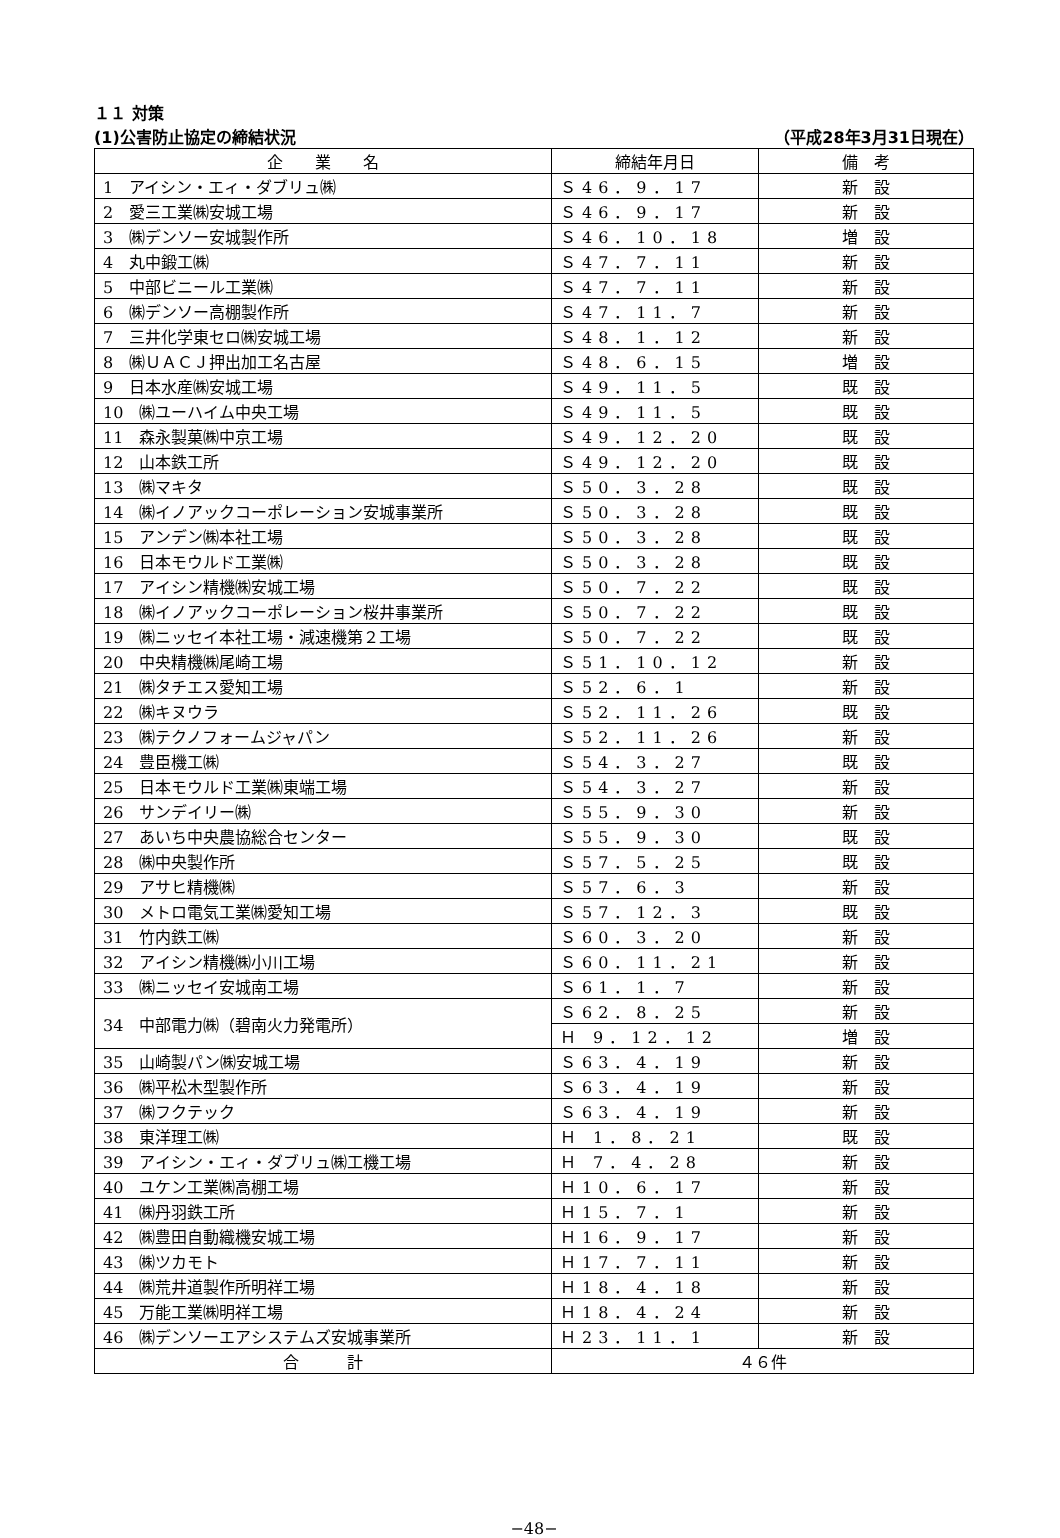１１ 対策
(1)公害防止協定の締結状況 （平成28年3月31日現在）
| 企 業 名 | 締結年月日 | 備 考 |
| --- | --- | --- |
| 1 アイシン・エィ・ダブリュ㈱ | Ｓ46．9．17 | 新 設 |
| 2 愛三工業㈱安城工場 | Ｓ46．9．17 | 新 設 |
| 3 ㈱デンソー安城製作所 | Ｓ46．10．18 | 増 設 |
| 4 丸中鍛工㈱ | Ｓ47．7．11 | 新 設 |
| 5 中部ビニール工業㈱ | Ｓ47．7．11 | 新 設 |
| 6 ㈱デンソー高棚製作所 | Ｓ47．11．7 | 新 設 |
| 7 三井化学東セロ㈱安城工場 | Ｓ48．1．12 | 新 設 |
| 8 ㈱ＵＡＣＪ押出加工名古屋 | Ｓ48．6．15 | 増 設 |
| 9 日本水産㈱安城工場 | Ｓ49．11．5 | 既 設 |
| 10 ㈱ユーハイム中央工場 | Ｓ49．11．5 | 既 設 |
| 11 森永製菓㈱中京工場 | Ｓ49．12．20 | 既 設 |
| 12 山本鉄工所 | Ｓ49．12．20 | 既 設 |
| 13 ㈱マキタ | Ｓ50．3．28 | 既 設 |
| 14 ㈱イノアックコーポレーション安城事業所 | Ｓ50．3．28 | 既 設 |
| 15 アンデン㈱本社工場 | Ｓ50．3．28 | 既 設 |
| 16 日本モウルド工業㈱ | Ｓ50．3．28 | 既 設 |
| 17 アイシン精機㈱安城工場 | Ｓ50．7．22 | 既 設 |
| 18 ㈱イノアックコーポレーション桜井事業所 | Ｓ50．7．22 | 既 設 |
| 19 ㈱ニッセイ本社工場・減速機第２工場 | Ｓ50．7．22 | 既 設 |
| 20 中央精機㈱尾崎工場 | Ｓ51．10．12 | 新 設 |
| 21 ㈱タチエス愛知工場 | Ｓ52．6．1 | 新 設 |
| 22 ㈱キヌウラ | Ｓ52．11．26 | 既 設 |
| 23 ㈱テクノフォームジャパン | Ｓ52．11．26 | 新 設 |
| 24 豊臣機工㈱ | Ｓ54．3．27 | 既 設 |
| 25 日本モウルド工業㈱東端工場 | Ｓ54．3．27 | 新 設 |
| 26 サンデイリー㈱ | Ｓ55．9．30 | 新 設 |
| 27 あいち中央農協総合センター | Ｓ55．9．30 | 既 設 |
| 28 ㈱中央製作所 | Ｓ57．5．25 | 既 設 |
| 29 アサヒ精機㈱ | Ｓ57．6．3 | 新 設 |
| 30 メトロ電気工業㈱愛知工場 | Ｓ57．12．3 | 既 設 |
| 31 竹内鉄工㈱ | Ｓ60．3．20 | 新 設 |
| 32 アイシン精機㈱小川工場 | Ｓ60．11．21 | 新 設 |
| 33 ㈱ニッセイ安城南工場 | Ｓ61．1．7 | 新 設 |
| 34 中部電力㈱（碧南火力発電所） | Ｓ62．8．25 | 新 設 |
| | Ｈ 9．12．12 | 増 設 |
| 35 山崎製パン㈱安城工場 | Ｓ63．4．19 | 新 設 |
| 36 ㈱平松木型製作所 | Ｓ63．4．19 | 新 設 |
| 37 ㈱フクテック | Ｓ63．4．19 | 新 設 |
| 38 東洋理工㈱ | Ｈ 1．8．21 | 既 設 |
| 39 アイシン・エィ・ダブリュ㈱工機工場 | Ｈ 7．4．28 | 新 設 |
| 40 ユケン工業㈱高棚工場 | Ｈ10．6．17 | 新 設 |
| 41 ㈱丹羽鉄工所 | Ｈ15．7．1 | 新 設 |
| 42 ㈱豊田自動織機安城工場 | Ｈ16．9．17 | 新 設 |
| 43 ㈱ツカモト | Ｈ17．7．11 | 新 設 |
| 44 ㈱荒井道製作所明祥工場 | Ｈ18．4．18 | 新 設 |
| 45 万能工業㈱明祥工場 | Ｈ18．4．24 | 新 設 |
| 46 ㈱デンソーエアシステムズ安城事業所 | Ｈ23．11．1 | 新 設 |
| 合 計 | ４６件 | |
−48−